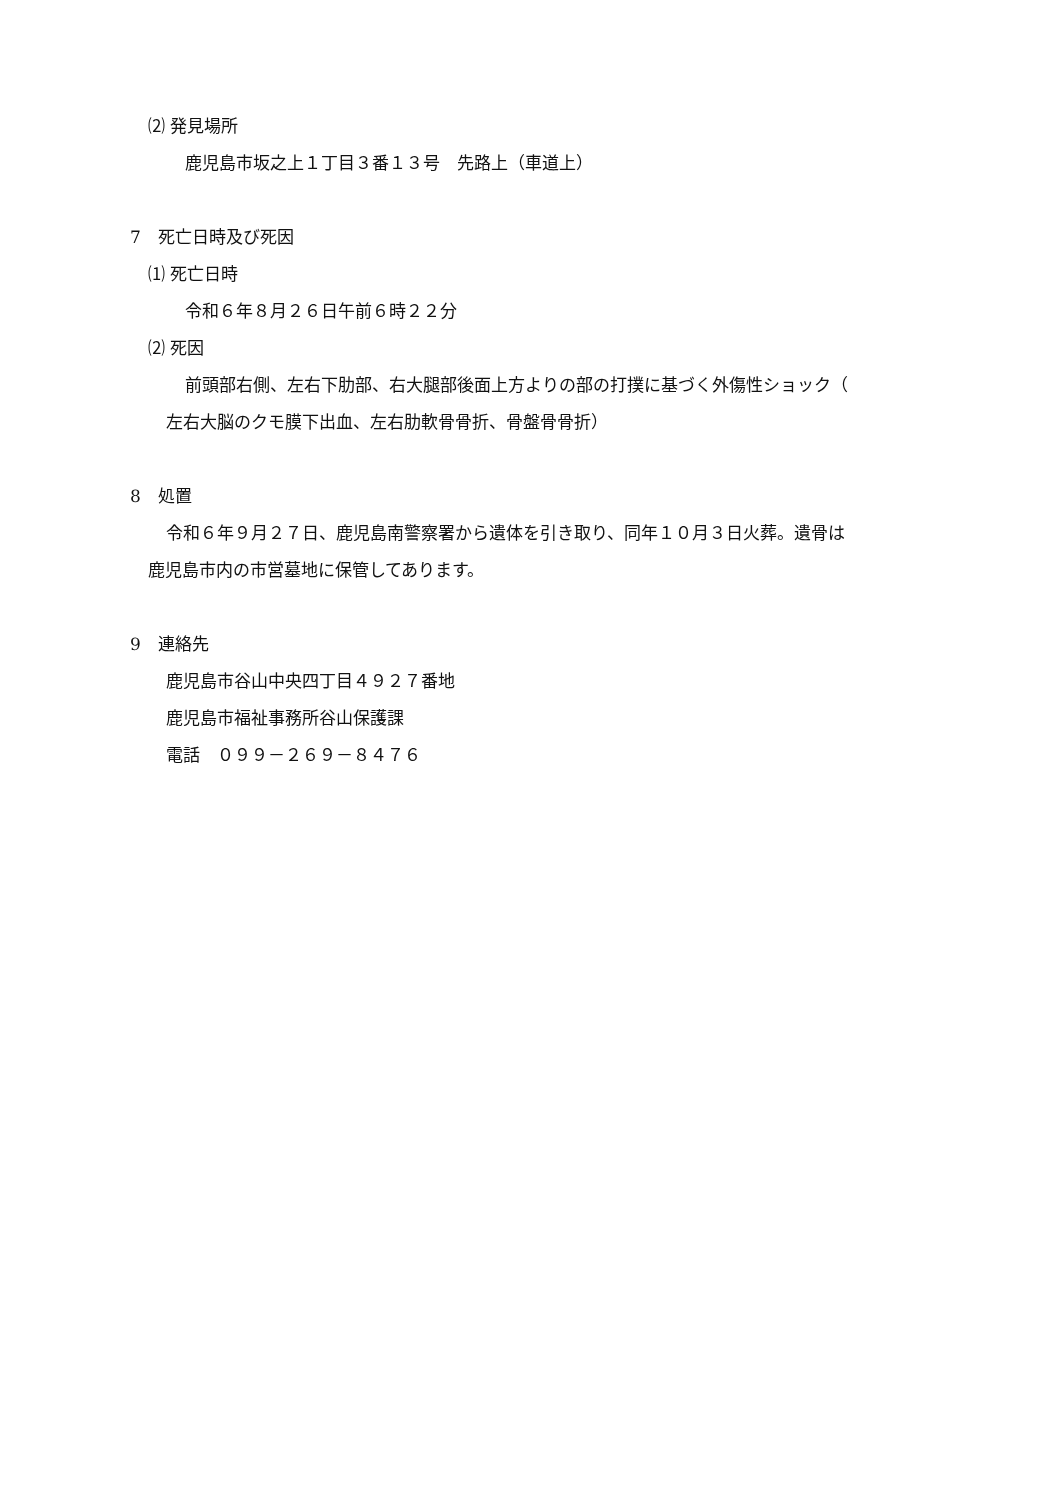⑵ 発見場所
鹿児島市坂之上１丁目３番１３号　先路上（車道上）
7　死亡日時及び死因
⑴ 死亡日時
令和６年８月２６日午前６時２２分
⑵ 死因
前頭部右側、左右下肋部、右大腿部後面上方よりの部の打撲に基づく外傷性ショック（
左右大脳のクモ膜下出血、左右肋軟骨骨折、骨盤骨骨折）
8　処置
令和６年９月２７日、鹿児島南警察署から遺体を引き取り、同年１０月３日火葬。遺骨は
鹿児島市内の市営墓地に保管してあります。
9　連絡先
鹿児島市谷山中央四丁目４９２７番地
鹿児島市福祉事務所谷山保護課
電話　０９９－２６９－８４７６